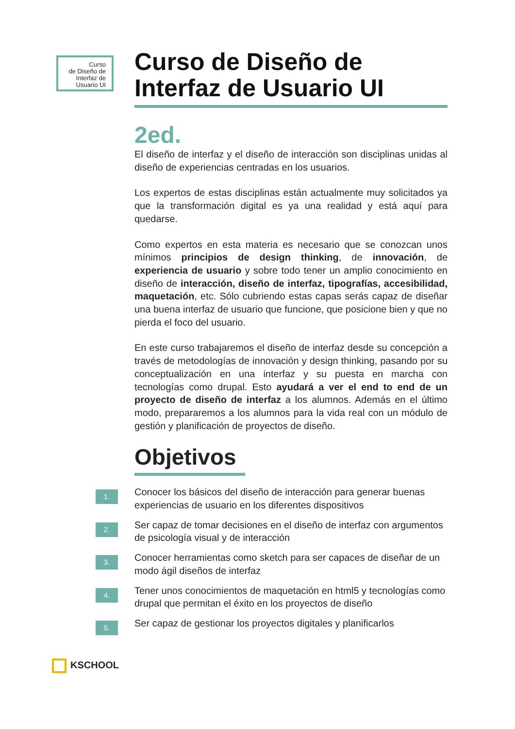Curso
de Diseño de
Interfaz de
Usuario UI
Curso de Diseño de
Interfaz de Usuario UI
2ed.
El diseño de interfaz y el diseño de interacción son disciplinas unidas al diseño de experiencias centradas en los usuarios.
Los expertos de estas disciplinas están actualmente muy solicitados ya que la transformación digital es ya una realidad y está aquí para quedarse.
Como expertos en esta materia es necesario que se conozcan unos mínimos principios de design thinking, de innovación, de experiencia de usuario y sobre todo tener un amplio conocimiento en diseño de interacción, diseño de interfaz, tipografías, accesibilidad, maquetación, etc. Sólo cubriendo estas capas serás capaz de diseñar una buena interfaz de usuario que funcione, que posicione bien y que no pierda el foco del usuario.
En este curso trabajaremos el diseño de interfaz desde su concepción a través de metodologías de innovación y design thinking, pasando por su conceptualización en una interfaz y su puesta en marcha con tecnologías como drupal. Esto ayudará a ver el end to end de un proyecto de diseño de interfaz a los alumnos. Además en el último modo, prepararemos a los alumnos para la vida real con un módulo de gestión y planificación de proyectos de diseño.
Objetivos
1.
Conocer los básicos del diseño de interacción para generar buenas experiencias de usuario en los diferentes dispositivos
2.
Ser capaz de tomar decisiones en el diseño de interfaz con argumentos de psicología visual y de interacción
3.
Conocer herramientas como sketch para ser capaces de diseñar de un modo ágil diseños de interfaz
4.
Tener unos conocimientos de maquetación en html5 y tecnologías como drupal que permitan el éxito en los proyectos de diseño
5.
Ser capaz de gestionar los proyectos digitales y planificarlos
KSCHOOL